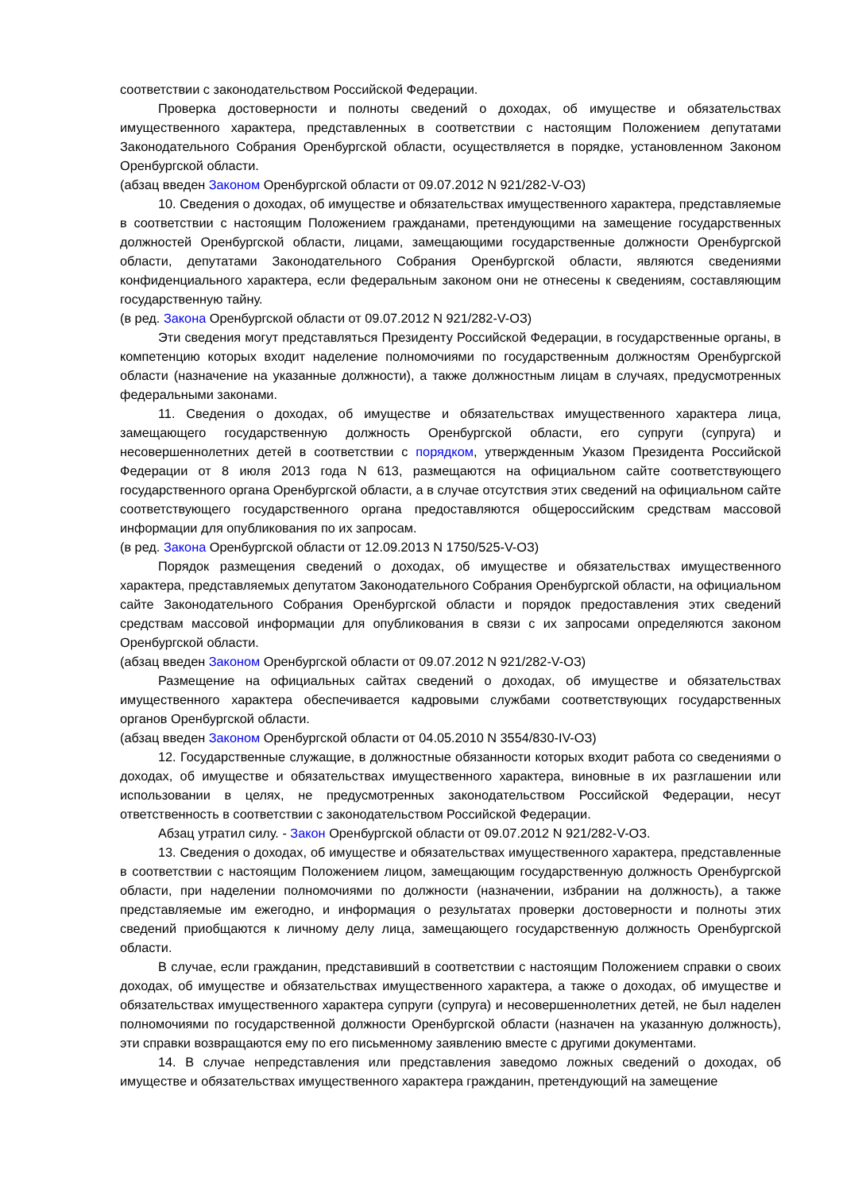соответствии с законодательством Российской Федерации.
Проверка достоверности и полноты сведений о доходах, об имуществе и обязательствах имущественного характера, представленных в соответствии с настоящим Положением депутатами Законодательного Собрания Оренбургской области, осуществляется в порядке, установленном Законом Оренбургской области.
(абзац введен Законом Оренбургской области от 09.07.2012 N 921/282-V-ОЗ)
10. Сведения о доходах, об имуществе и обязательствах имущественного характера, представляемые в соответствии с настоящим Положением гражданами, претендующими на замещение государственных должностей Оренбургской области, лицами, замещающими государственные должности Оренбургской области, депутатами Законодательного Собрания Оренбургской области, являются сведениями конфиденциального характера, если федеральным законом они не отнесены к сведениям, составляющим государственную тайну.
(в ред. Закона Оренбургской области от 09.07.2012 N 921/282-V-ОЗ)
Эти сведения могут представляться Президенту Российской Федерации, в государственные органы, в компетенцию которых входит наделение полномочиями по государственным должностям Оренбургской области (назначение на указанные должности), а также должностным лицам в случаях, предусмотренных федеральными законами.
11. Сведения о доходах, об имуществе и обязательствах имущественного характера лица, замещающего государственную должность Оренбургской области, его супруги (супруга) и несовершеннолетних детей в соответствии с порядком, утвержденным Указом Президента Российской Федерации от 8 июля 2013 года N 613, размещаются на официальном сайте соответствующего государственного органа Оренбургской области, а в случае отсутствия этих сведений на официальном сайте соответствующего государственного органа предоставляются общероссийским средствам массовой информации для опубликования по их запросам.
(в ред. Закона Оренбургской области от 12.09.2013 N 1750/525-V-ОЗ)
Порядок размещения сведений о доходах, об имуществе и обязательствах имущественного характера, представляемых депутатом Законодательного Собрания Оренбургской области, на официальном сайте Законодательного Собрания Оренбургской области и порядок предоставления этих сведений средствам массовой информации для опубликования в связи с их запросами определяются законом Оренбургской области.
(абзац введен Законом Оренбургской области от 09.07.2012 N 921/282-V-ОЗ)
Размещение на официальных сайтах сведений о доходах, об имуществе и обязательствах имущественного характера обеспечивается кадровыми службами соответствующих государственных органов Оренбургской области.
(абзац введен Законом Оренбургской области от 04.05.2010 N 3554/830-IV-ОЗ)
12. Государственные служащие, в должностные обязанности которых входит работа со сведениями о доходах, об имуществе и обязательствах имущественного характера, виновные в их разглашении или использовании в целях, не предусмотренных законодательством Российской Федерации, несут ответственность в соответствии с законодательством Российской Федерации.
Абзац утратил силу. - Закон Оренбургской области от 09.07.2012 N 921/282-V-ОЗ.
13. Сведения о доходах, об имуществе и обязательствах имущественного характера, представленные в соответствии с настоящим Положением лицом, замещающим государственную должность Оренбургской области, при наделении полномочиями по должности (назначении, избрании на должность), а также представляемые им ежегодно, и информация о результатах проверки достоверности и полноты этих сведений приобщаются к личному делу лица, замещающего государственную должность Оренбургской области.
В случае, если гражданин, представивший в соответствии с настоящим Положением справки о своих доходах, об имуществе и обязательствах имущественного характера, а также о доходах, об имуществе и обязательствах имущественного характера супруги (супруга) и несовершеннолетних детей, не был наделен полномочиями по государственной должности Оренбургской области (назначен на указанную должность), эти справки возвращаются ему по его письменному заявлению вместе с другими документами.
14. В случае непредставления или представления заведомо ложных сведений о доходах, об имуществе и обязательствах имущественного характера гражданин, претендующий на замещение